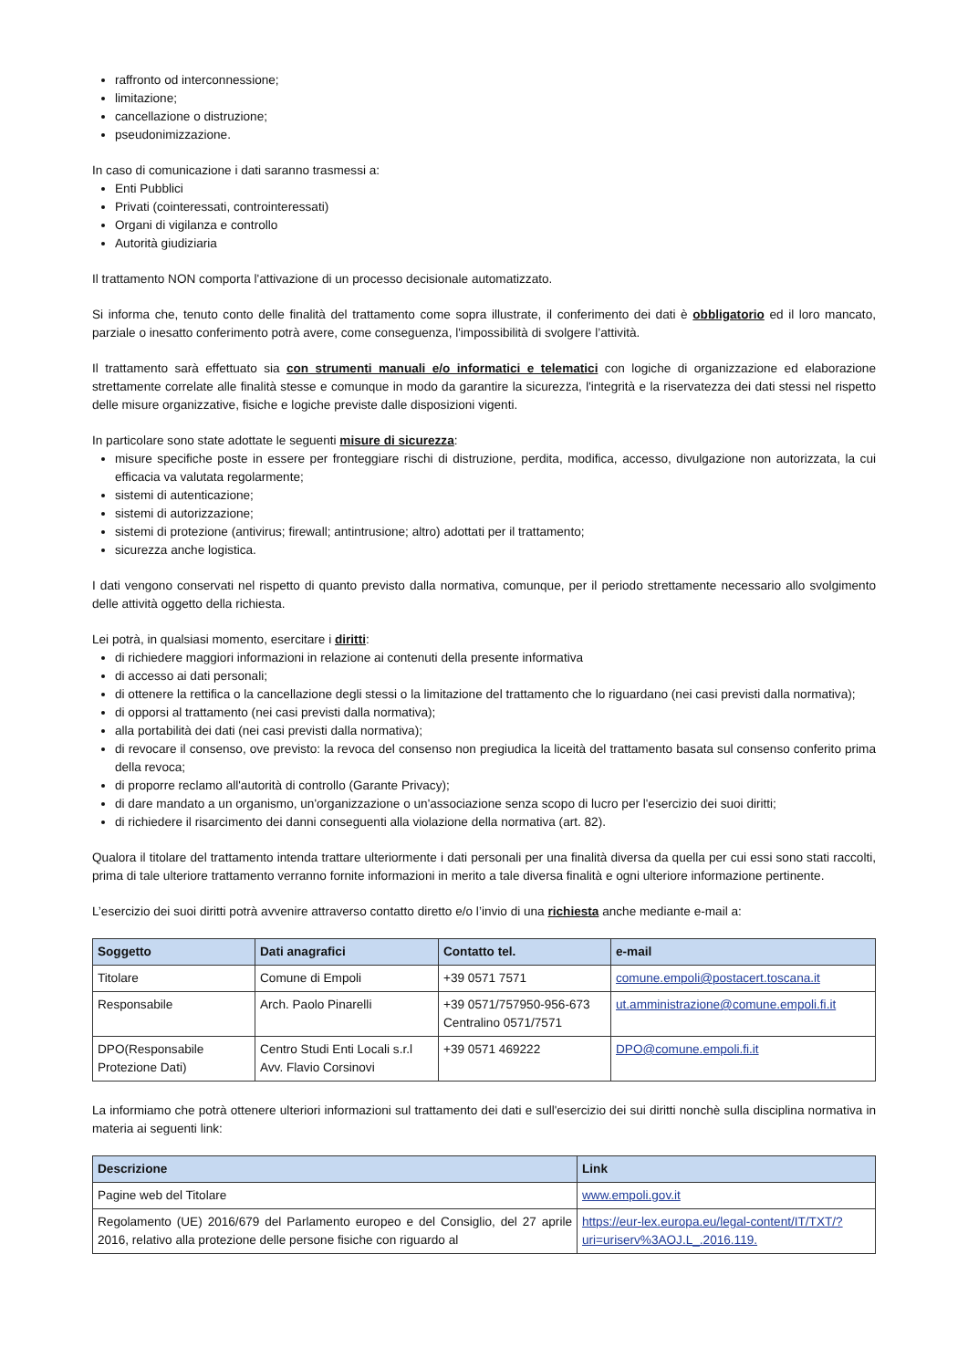raffronto od interconnessione;
limitazione;
cancellazione o distruzione;
pseudonimizzazione.
In caso di comunicazione i dati saranno trasmessi a:
Enti Pubblici
Privati (cointeressati, controinteressati)
Organi di vigilanza e controllo
Autorità giudiziaria
Il trattamento NON comporta l'attivazione di un processo decisionale automatizzato.
Si informa che, tenuto conto delle finalità del trattamento come sopra illustrate, il conferimento dei dati è obbligatorio ed il loro mancato, parziale o inesatto conferimento potrà avere, come conseguenza, l'impossibilità di svolgere l’attività.
Il trattamento sarà effettuato sia con strumenti manuali e/o informatici e telematici con logiche di organizzazione ed elaborazione strettamente correlate alle finalità stesse e comunque in modo da garantire la sicurezza, l'integrità e la riservatezza dei dati stessi nel rispetto delle misure organizzative, fisiche e logiche previste dalle disposizioni vigenti.
In particolare sono state adottate le seguenti misure di sicurezza:
misure specifiche poste in essere per fronteggiare rischi di distruzione, perdita, modifica, accesso, divulgazione non autorizzata, la cui efficacia va valutata regolarmente;
sistemi di autenticazione;
sistemi di autorizzazione;
sistemi di protezione (antivirus; firewall; antintrusione; altro) adottati per il trattamento;
sicurezza anche logistica.
I dati vengono conservati nel rispetto di quanto previsto dalla normativa, comunque, per il periodo strettamente necessario allo svolgimento delle attività oggetto della richiesta.
Lei potrà, in qualsiasi momento, esercitare i diritti:
di richiedere maggiori informazioni in relazione ai contenuti della presente informativa
di accesso ai dati personali;
di ottenere la rettifica o la cancellazione degli stessi o la limitazione del trattamento che lo riguardano (nei casi previsti dalla normativa);
di opporsi al trattamento (nei casi previsti dalla normativa);
alla portabilità dei dati (nei casi previsti dalla normativa);
di revocare il consenso, ove previsto: la revoca del consenso non pregiudica la liceità del trattamento basata sul consenso conferito prima della revoca;
di proporre reclamo all'autorità di controllo (Garante Privacy);
di dare mandato a un organismo, un'organizzazione o un'associazione senza scopo di lucro per l'esercizio dei suoi diritti;
di richiedere il risarcimento dei danni conseguenti alla violazione della normativa (art. 82).
Qualora il titolare del trattamento intenda trattare ulteriormente i dati personali per una finalità diversa da quella per cui essi sono stati raccolti, prima di tale ulteriore trattamento verranno fornite informazioni in merito a tale diversa finalità e ogni ulteriore informazione pertinente.
L’esercizio dei suoi diritti potrà avvenire attraverso contatto diretto e/o l’invio di una richiesta anche mediante e-mail a:
| Soggetto | Dati anagrafici | Contatto tel. | e-mail |
| --- | --- | --- | --- |
| Titolare | Comune di Empoli | +39 0571 7571 | comune.empoli@postacert.toscana.it |
| Responsabile | Arch. Paolo Pinarelli | +39 0571/757950-956-673 Centralino 0571/7571 | ut.amministrazione@comune.empoli.fi.it |
| DPO(Responsabile Protezione Dati) | Centro Studi Enti Locali s.r.l Avv. Flavio Corsinovi | +39 0571 469222 | DPO@comune.empoli.fi.it |
La informiamo che potrà ottenere ulteriori informazioni sul trattamento dei dati e sull'esercizio dei sui diritti nonchè sulla disciplina normativa in materia ai seguenti link:
| Descrizione | Link |
| --- | --- |
| Pagine web del Titolare | www.empoli.gov.it |
| Regolamento (UE) 2016/679 del Parlamento europeo e del Consiglio, del 27 aprile 2016, relativo alla protezione delle persone fisiche con riguardo al | https://eur-lex.europa.eu/legal-content/IT/TXT/?uri=uriserv%3AOJ.L_.2016.119. |